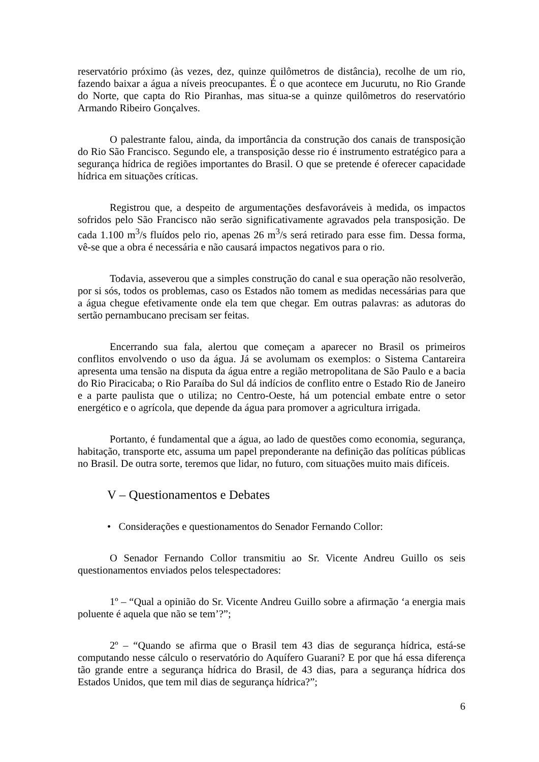reservatório próximo (às vezes, dez, quinze quilômetros de distância), recolhe de um rio, fazendo baixar a água a níveis preocupantes. É o que acontece em Jucurutu, no Rio Grande do Norte, que capta do Rio Piranhas, mas situa-se a quinze quilômetros do reservatório Armando Ribeiro Gonçalves.
O palestrante falou, ainda, da importância da construção dos canais de transposição do Rio São Francisco. Segundo ele, a transposição desse rio é instrumento estratégico para a segurança hídrica de regiões importantes do Brasil. O que se pretende é oferecer capacidade hídrica em situações críticas.
Registrou que, a despeito de argumentações desfavoráveis à medida, os impactos sofridos pelo São Francisco não serão significativamente agravados pela transposição. De cada 1.100 m<sup>3</sup>/s fluídos pelo rio, apenas 26 m<sup>3</sup>/s será retirado para esse fim. Dessa forma, vê-se que a obra é necessária e não causará impactos negativos para o rio.
Todavia, asseverou que a simples construção do canal e sua operação não resolverão, por si sós, todos os problemas, caso os Estados não tomem as medidas necessárias para que a água chegue efetivamente onde ela tem que chegar. Em outras palavras: as adutoras do sertão pernambucano precisam ser feitas.
Encerrando sua fala, alertou que começam a aparecer no Brasil os primeiros conflitos envolvendo o uso da água. Já se avolumam os exemplos: o Sistema Cantareira apresenta uma tensão na disputa da água entre a região metropolitana de São Paulo e a bacia do Rio Piracicaba; o Rio Paraíba do Sul dá indícios de conflito entre o Estado Rio de Janeiro e a parte paulista que o utiliza; no Centro-Oeste, há um potencial embate entre o setor energético e o agrícola, que depende da água para promover a agricultura irrigada.
Portanto, é fundamental que a água, ao lado de questões como economia, segurança, habitação, transporte etc, assuma um papel preponderante na definição das políticas públicas no Brasil. De outra sorte, teremos que lidar, no futuro, com situações muito mais difíceis.
V – Questionamentos e Debates
• Considerações e questionamentos do Senador Fernando Collor:
O Senador Fernando Collor transmitiu ao Sr. Vicente Andreu Guillo os seis questionamentos enviados pelos telespectadores:
1º – “Qual a opinião do Sr. Vicente Andreu Guillo sobre a afirmação ‘a energia mais poluente é aquela que não se tem’?”;
2º – “Quando se afirma que o Brasil tem 43 dias de segurança hídrica, está-se computando nesse cálculo o reservatório do Aquífero Guarani? E por que há essa diferença tão grande entre a segurança hídrica do Brasil, de 43 dias, para a segurança hídrica dos Estados Unidos, que tem mil dias de segurança hídrica?”;
6